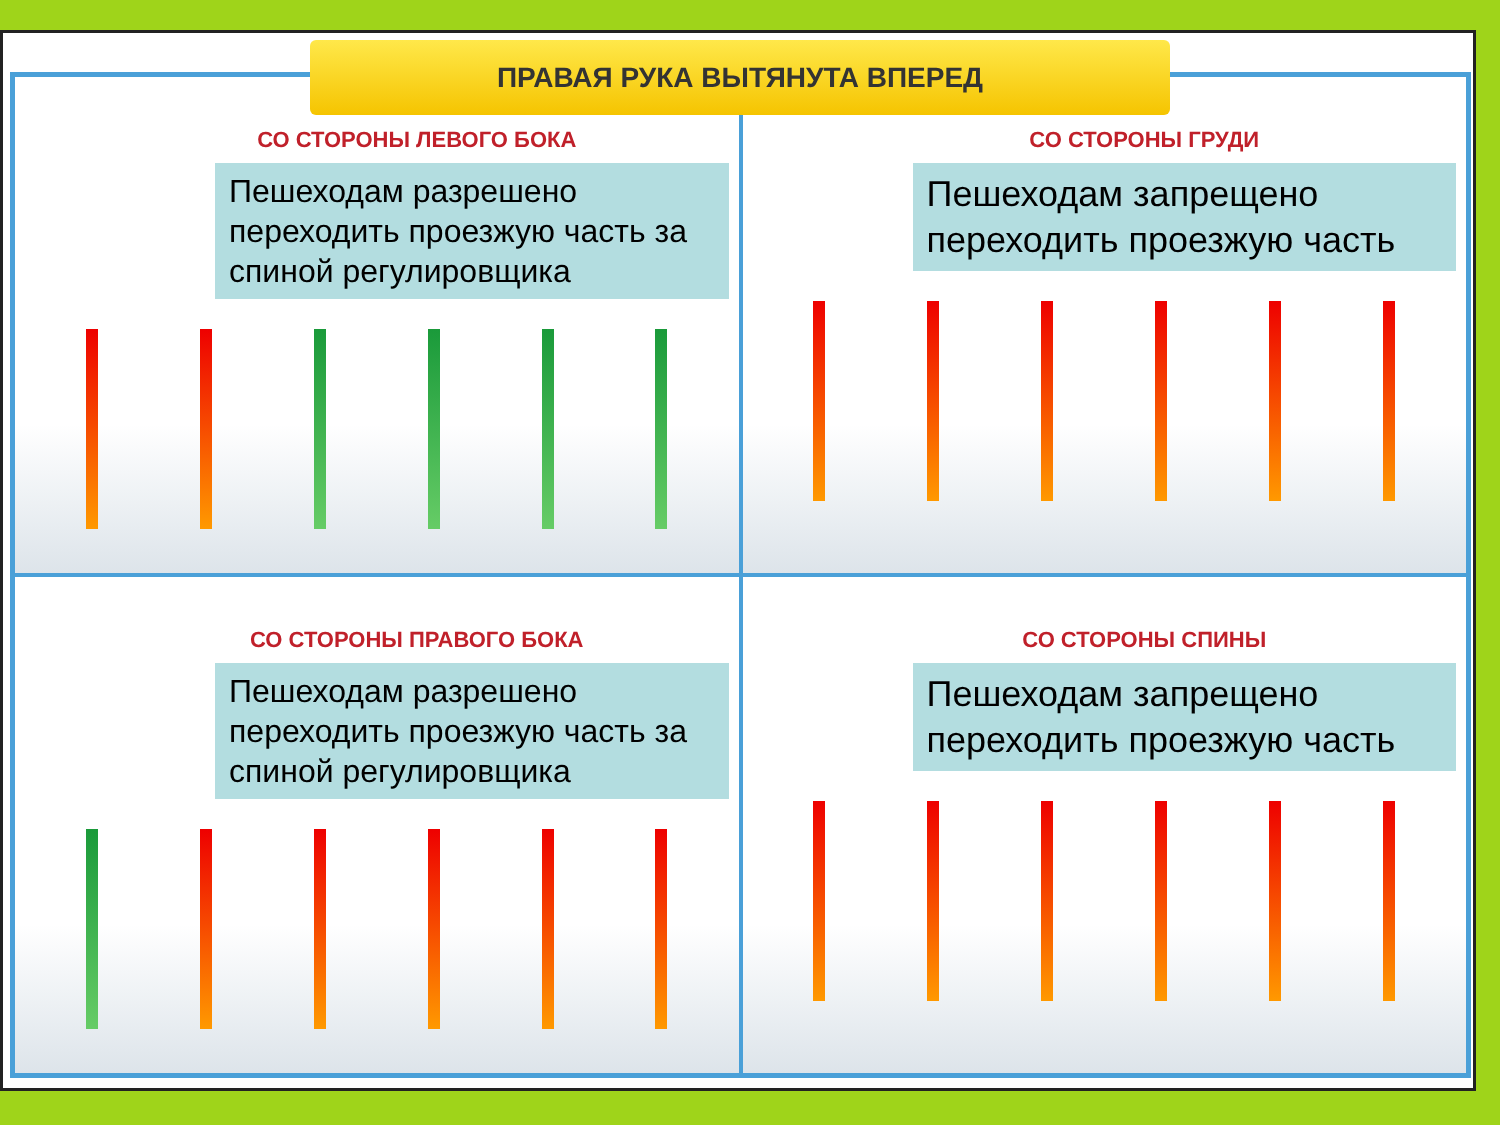ПРАВАЯ РУКА ВЫТЯНУТА ВПЕРЕД
СО СТОРОНЫ ЛЕВОГО БОКА
Пешеходам разрешено переходить проезжую часть за спиной регулировщика
СО СТОРОНЫ ГРУДИ
Пешеходам запрещено переходить проезжую часть
СО СТОРОНЫ ПРАВОГО БОКА
Пешеходам разрешено переходить проезжую часть за спиной регулировщика
СО СТОРОНЫ СПИНЫ
Пешеходам запрещено переходить проезжую часть